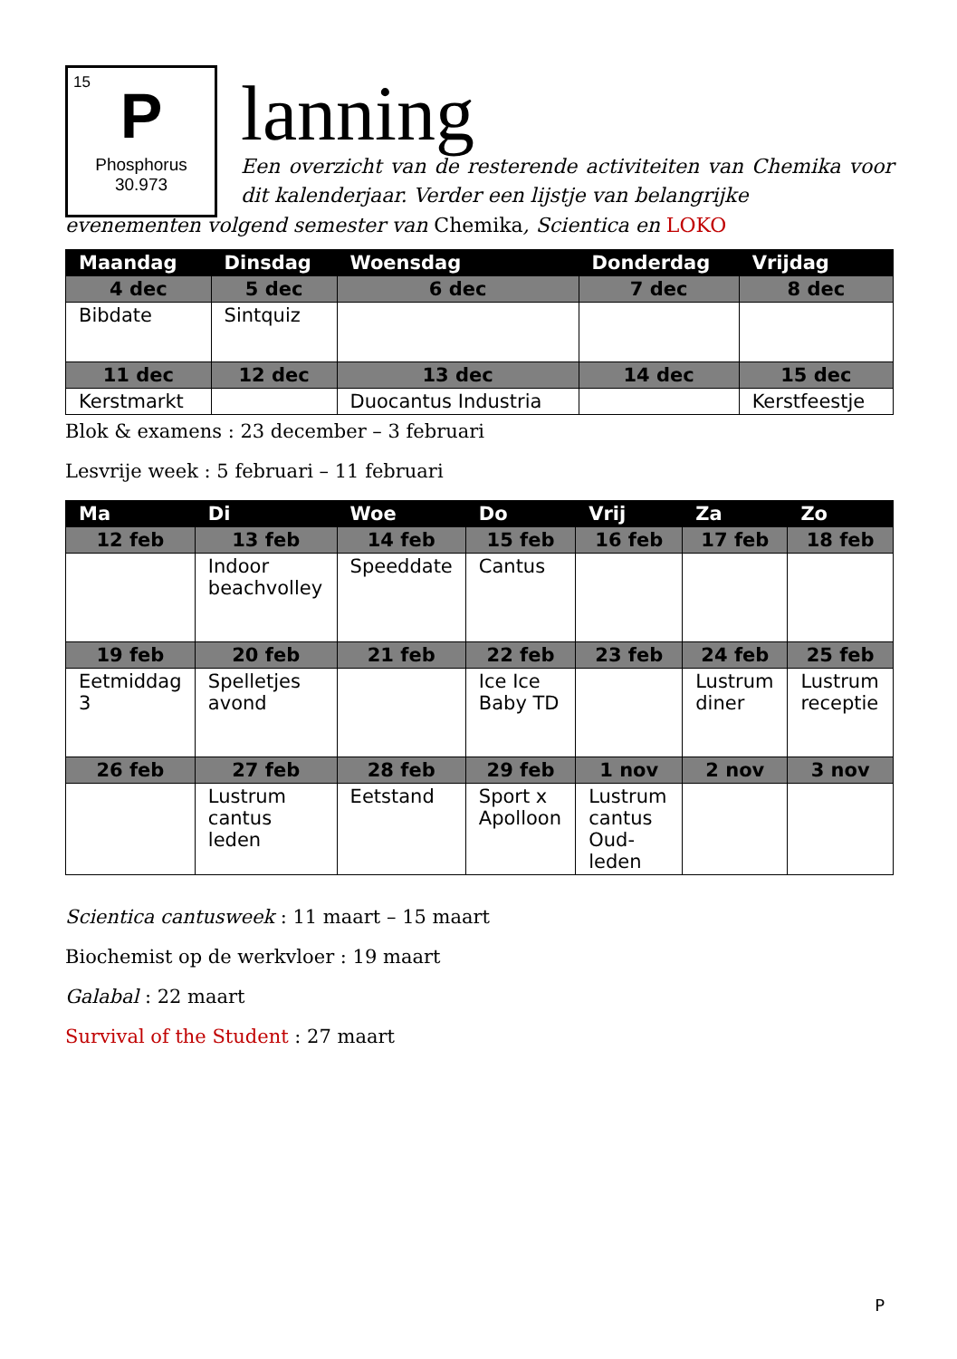15
P
Phosphorus
30.973
lanning
Een overzicht van de resterende activiteiten van Chemika voor dit kalenderjaar. Verder een lijstje van belangrijke
evenementen volgend semester van Chemika, Scientica en LOKO
| Maandag | Dinsdag | Woensdag | Donderdag | Vrijdag |
| --- | --- | --- | --- | --- |
| 4 dec | 5 dec | 6 dec | 7 dec | 8 dec |
| Bibdate | Sintquiz | | | |
| 11 dec | 12 dec | 13 dec | 14 dec | 15 dec |
| Kerstmarkt | | Duocantus Industria | | Kerstfeestje |
Blok & examens : 23 december – 3 februari
Lesvrije week : 5 februari – 11 februari
| Ma | Di | Woe | Do | Vrij | Za | Zo |
| --- | --- | --- | --- | --- | --- | --- |
| 12 feb | 13 feb | 14 feb | 15 feb | 16 feb | 17 feb | 18 feb |
| | Indoor beachvolley | Speeddate | Cantus | | | |
| 19 feb | 20 feb | 21 feb | 22 feb | 23 feb | 24 feb | 25 feb |
| Eetmiddag 3 | Spelletjes avond | | Ice Ice Baby TD | | Lustrum diner | Lustrum receptie |
| 26 feb | 27 feb | 28 feb | 29 feb | 1 nov | 2 nov | 3 nov |
| | Lustrum cantus leden | Eetstand | Sport x Apolloon | Lustrum cantus Oud-leden | | |
Scientica cantusweek : 11 maart – 15 maart
Biochemist op de werkvloer : 19 maart
Galabal : 22 maart
Survival of the Student : 27 maart
P